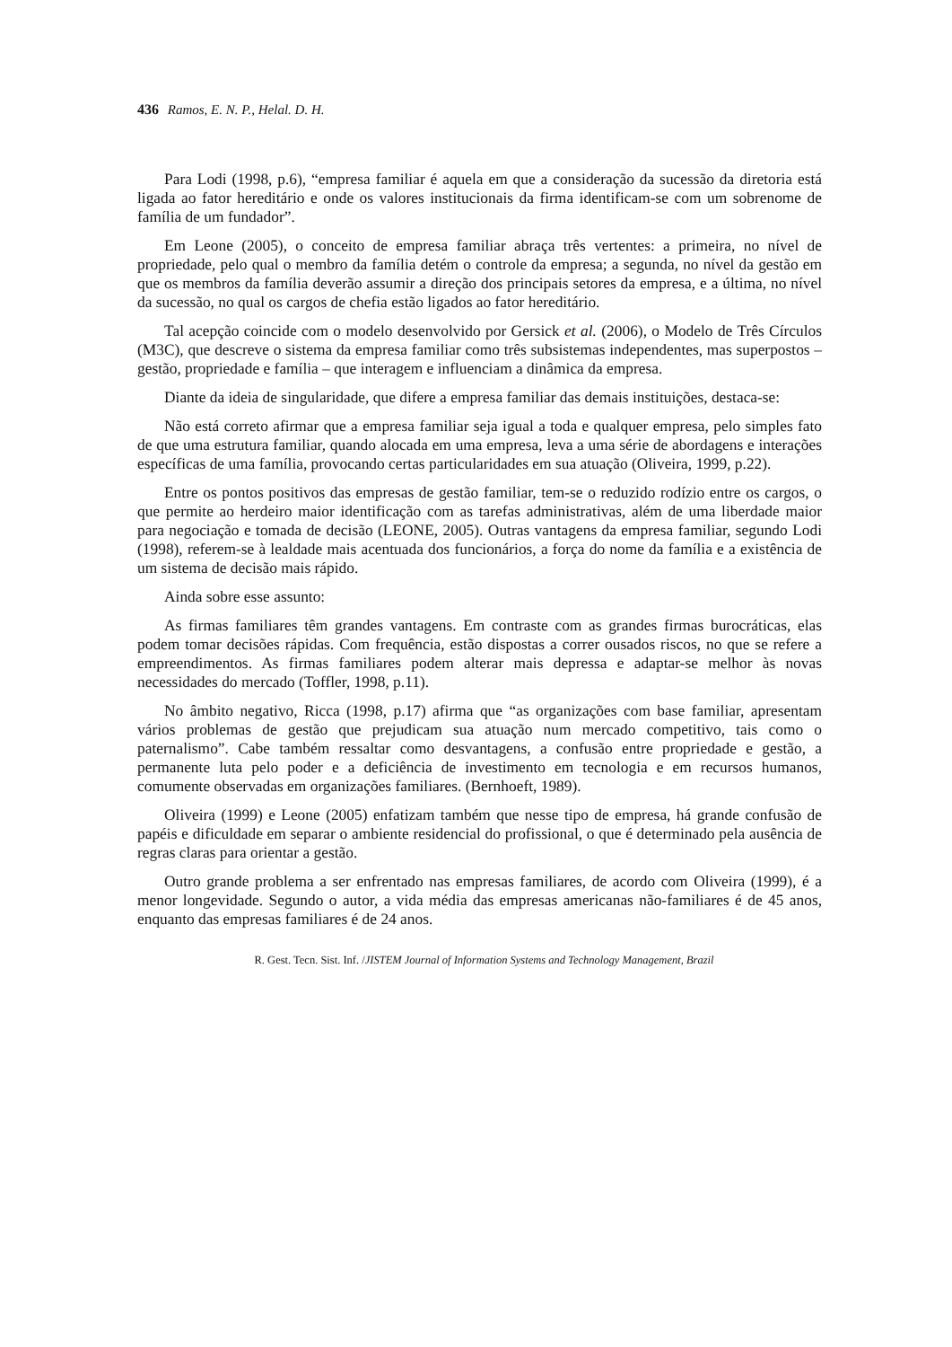436 Ramos, E. N. P., Helal. D. H.
Para Lodi (1998, p.6), “empresa familiar é aquela em que a consideração da sucessão da diretoria está ligada ao fator hereditário e onde os valores institucionais da firma identificam-se com um sobrenome de família de um fundador”.
Em Leone (2005), o conceito de empresa familiar abraça três vertentes: a primeira, no nível de propriedade, pelo qual o membro da família detém o controle da empresa; a segunda, no nível da gestão em que os membros da família deverão assumir a direção dos principais setores da empresa, e a última, no nível da sucessão, no qual os cargos de chefia estão ligados ao fator hereditário.
Tal acepção coincide com o modelo desenvolvido por Gersick et al. (2006), o Modelo de Três Círculos (M3C), que descreve o sistema da empresa familiar como três subsistemas independentes, mas superpostos – gestão, propriedade e família – que interagem e influenciam a dinâmica da empresa.
Diante da ideia de singularidade, que difere a empresa familiar das demais instituições, destaca-se:
Não está correto afirmar que a empresa familiar seja igual a toda e qualquer empresa, pelo simples fato de que uma estrutura familiar, quando alocada em uma empresa, leva a uma série de abordagens e interações específicas de uma família, provocando certas particularidades em sua atuação (Oliveira, 1999, p.22).
Entre os pontos positivos das empresas de gestão familiar, tem-se o reduzido rodízio entre os cargos, o que permite ao herdeiro maior identificação com as tarefas administrativas, além de uma liberdade maior para negociação e tomada de decisão (LEONE, 2005). Outras vantagens da empresa familiar, segundo Lodi (1998), referem-se à lealdade mais acentuada dos funcionários, a força do nome da família e a existência de um sistema de decisão mais rápido.
Ainda sobre esse assunto:
As firmas familiares têm grandes vantagens. Em contraste com as grandes firmas burocráticas, elas podem tomar decisões rápidas. Com frequência, estão dispostas a correr ousados riscos, no que se refere a empreendimentos. As firmas familiares podem alterar mais depressa e adaptar-se melhor às novas necessidades do mercado (Toffler, 1998, p.11).
No âmbito negativo, Ricca (1998, p.17) afirma que “as organizações com base familiar, apresentam vários problemas de gestão que prejudicam sua atuação num mercado competitivo, tais como o paternalismo”. Cabe também ressaltar como desvantagens, a confusão entre propriedade e gestão, a permanente luta pelo poder e a deficiência de investimento em tecnologia e em recursos humanos, comumente observadas em organizações familiares. (Bernhoeft, 1989).
Oliveira (1999) e Leone (2005) enfatizam também que nesse tipo de empresa, há grande confusão de papéis e dificuldade em separar o ambiente residencial do profissional, o que é determinado pela ausência de regras claras para orientar a gestão.
Outro grande problema a ser enfrentado nas empresas familiares, de acordo com Oliveira (1999), é a menor longevidade. Segundo o autor, a vida média das empresas americanas não-familiares é de 45 anos, enquanto das empresas familiares é de 24 anos.
R. Gest. Tecn. Sist. Inf. /JISTEM Journal of Information Systems and Technology Management, Brazil